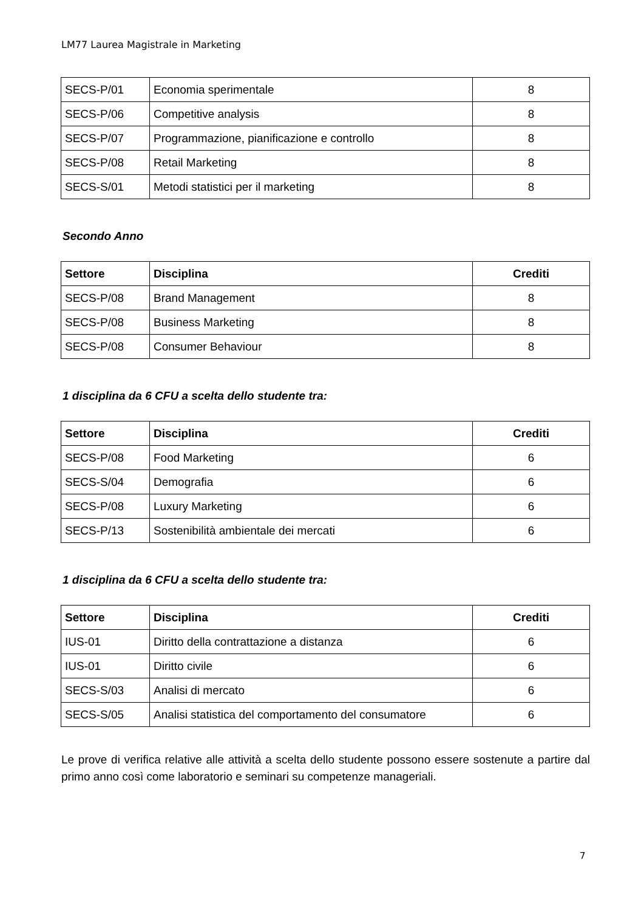LM77 Laurea Magistrale in Marketing
| SECS-P/01 | Economia sperimentale | 8 |
| SECS-P/06 | Competitive analysis | 8 |
| SECS-P/07 | Programmazione, pianificazione e controllo | 8 |
| SECS-P/08 | Retail Marketing | 8 |
| SECS-S/01 | Metodi statistici per il marketing | 8 |
Secondo Anno
| Settore | Disciplina | Crediti |
| --- | --- | --- |
| SECS-P/08 | Brand Management | 8 |
| SECS-P/08 | Business Marketing | 8 |
| SECS-P/08 | Consumer Behaviour | 8 |
1 disciplina da 6 CFU a scelta dello studente tra:
| Settore | Disciplina | Crediti |
| --- | --- | --- |
| SECS-P/08 | Food Marketing | 6 |
| SECS-S/04 | Demografia | 6 |
| SECS-P/08 | Luxury Marketing | 6 |
| SECS-P/13 | Sostenibilità ambientale dei mercati | 6 |
1 disciplina da 6 CFU a scelta dello studente tra:
| Settore | Disciplina | Crediti |
| --- | --- | --- |
| IUS-01 | Diritto della contrattazione a distanza | 6 |
| IUS-01 | Diritto civile | 6 |
| SECS-S/03 | Analisi di mercato | 6 |
| SECS-S/05 | Analisi statistica del comportamento del consumatore | 6 |
Le prove di verifica relative alle attività a scelta dello studente possono essere sostenute a partire dal primo anno così come laboratorio e seminari su competenze manageriali.
7